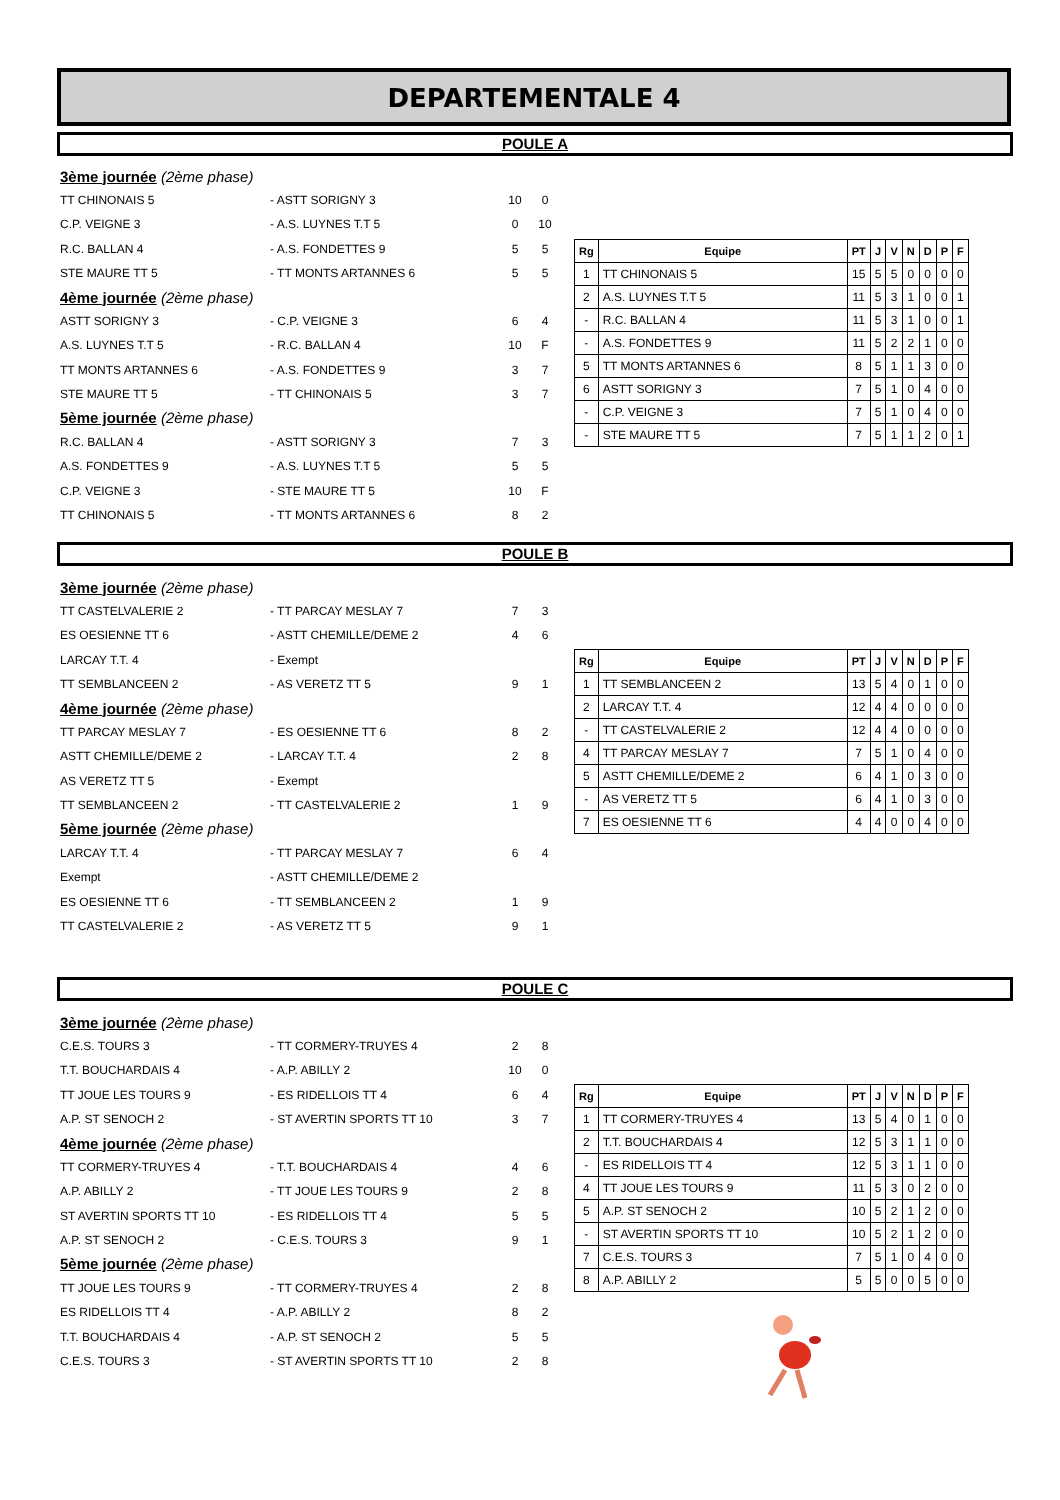DEPARTEMENTALE 4
POULE A
3ème journée (2ème phase)
TT CHINONAIS 5 - ASTT SORIGNY 3 10 0
C.P. VEIGNE 3 - A.S. LUYNES T.T 5 0 10
R.C. BALLAN 4 - A.S. FONDETTES 9 5 5
STE MAURE TT 5 - TT MONTS ARTANNES 6 5 5
4ème journée (2ème phase)
ASTT SORIGNY 3 - C.P. VEIGNE 3 6 4
A.S. LUYNES T.T 5 - R.C. BALLAN 4 10 F
TT MONTS ARTANNES 6 - A.S. FONDETTES 9 3 7
STE MAURE TT 5 - TT CHINONAIS 5 3 7
5ème journée (2ème phase)
R.C. BALLAN 4 - ASTT SORIGNY 3 7 3
A.S. FONDETTES 9 - A.S. LUYNES T.T 5 5 5
C.P. VEIGNE 3 - STE MAURE TT 5 10 F
TT CHINONAIS 5 - TT MONTS ARTANNES 6 8 2
| Rg | Equipe | PT | J | V | N | D | P | F |
| --- | --- | --- | --- | --- | --- | --- | --- | --- |
| 1 | TT CHINONAIS 5 | 15 | 5 | 5 | 0 | 0 | 0 | 0 |
| 2 | A.S. LUYNES T.T 5 | 11 | 5 | 3 | 1 | 0 | 0 | 1 |
| - | R.C. BALLAN 4 | 11 | 5 | 3 | 1 | 0 | 0 | 1 |
| - | A.S. FONDETTES 9 | 11 | 5 | 2 | 2 | 1 | 0 | 0 |
| 5 | TT MONTS ARTANNES 6 | 8 | 5 | 1 | 1 | 3 | 0 | 0 |
| 6 | ASTT SORIGNY 3 | 7 | 5 | 1 | 0 | 4 | 0 | 0 |
| - | C.P. VEIGNE 3 | 7 | 5 | 1 | 0 | 4 | 0 | 0 |
| - | STE MAURE TT 5 | 7 | 5 | 1 | 1 | 2 | 0 | 1 |
POULE B
3ème journée (2ème phase)
TT CASTELVALERIE 2 - TT PARCAY MESLAY 7 7 3
ES OESIENNE TT 6 - ASTT CHEMILLE/DEME 2 4 6
LARCAY T.T. 4 - Exempt
TT SEMBLANCEEN 2 - AS VERETZ TT 5 9 1
4ème journée (2ème phase)
TT PARCAY MESLAY 7 - ES OESIENNE TT 6 8 2
ASTT CHEMILLE/DEME 2 - LARCAY T.T. 4 2 8
AS VERETZ TT 5 - Exempt
TT SEMBLANCEEN 2 - TT CASTELVALERIE 2 1 9
5ème journée (2ème phase)
LARCAY T.T. 4 - TT PARCAY MESLAY 7 6 4
Exempt - ASTT CHEMILLE/DEME 2
ES OESIENNE TT 6 - TT SEMBLANCEEN 2 1 9
TT CASTELVALERIE 2 - AS VERETZ TT 5 9 1
| Rg | Equipe | PT | J | V | N | D | P | F |
| --- | --- | --- | --- | --- | --- | --- | --- | --- |
| 1 | TT SEMBLANCEEN 2 | 13 | 5 | 4 | 0 | 1 | 0 | 0 |
| 2 | LARCAY T.T. 4 | 12 | 4 | 4 | 0 | 0 | 0 | 0 |
| - | TT CASTELVALERIE 2 | 12 | 4 | 4 | 0 | 0 | 0 | 0 |
| 4 | TT PARCAY MESLAY 7 | 7 | 5 | 1 | 0 | 4 | 0 | 0 |
| 5 | ASTT CHEMILLE/DEME 2 | 6 | 4 | 1 | 0 | 3 | 0 | 0 |
| - | AS VERETZ TT 5 | 6 | 4 | 1 | 0 | 3 | 0 | 0 |
| 7 | ES OESIENNE TT 6 | 4 | 4 | 0 | 0 | 4 | 0 | 0 |
POULE C
3ème journée (2ème phase)
C.E.S. TOURS 3 - TT CORMERY-TRUYES 4 2 8
T.T. BOUCHARDAIS 4 - A.P. ABILLY 2 10 0
TT JOUE LES TOURS 9 - ES RIDELLOIS TT 4 6 4
A.P. ST SENOCH 2 - ST AVERTIN SPORTS TT 10 3 7
4ème journée (2ème phase)
TT CORMERY-TRUYES 4 - T.T. BOUCHARDAIS 4 4 6
A.P. ABILLY 2 - TT JOUE LES TOURS 9 2 8
ST AVERTIN SPORTS TT 10 - ES RIDELLOIS TT 4 5 5
A.P. ST SENOCH 2 - C.E.S. TOURS 3 9 1
5ème journée (2ème phase)
TT JOUE LES TOURS 9 - TT CORMERY-TRUYES 4 2 8
ES RIDELLOIS TT 4 - A.P. ABILLY 2 8 2
T.T. BOUCHARDAIS 4 - A.P. ST SENOCH 2 5 5
C.E.S. TOURS 3 - ST AVERTIN SPORTS TT 10 2 8
| Rg | Equipe | PT | J | V | N | D | P | F |
| --- | --- | --- | --- | --- | --- | --- | --- | --- |
| 1 | TT CORMERY-TRUYES 4 | 13 | 5 | 4 | 0 | 1 | 0 | 0 |
| 2 | T.T. BOUCHARDAIS 4 | 12 | 5 | 3 | 1 | 1 | 0 | 0 |
| - | ES RIDELLOIS TT 4 | 12 | 5 | 3 | 1 | 1 | 0 | 0 |
| 4 | TT JOUE LES TOURS 9 | 11 | 5 | 3 | 0 | 2 | 0 | 0 |
| 5 | A.P. ST SENOCH 2 | 10 | 5 | 2 | 1 | 2 | 0 | 0 |
| - | ST AVERTIN SPORTS TT 10 | 10 | 5 | 2 | 1 | 2 | 0 | 0 |
| 7 | C.E.S. TOURS 3 | 7 | 5 | 1 | 0 | 4 | 0 | 0 |
| 8 | A.P. ABILLY 2 | 5 | 5 | 0 | 0 | 5 | 0 | 0 |